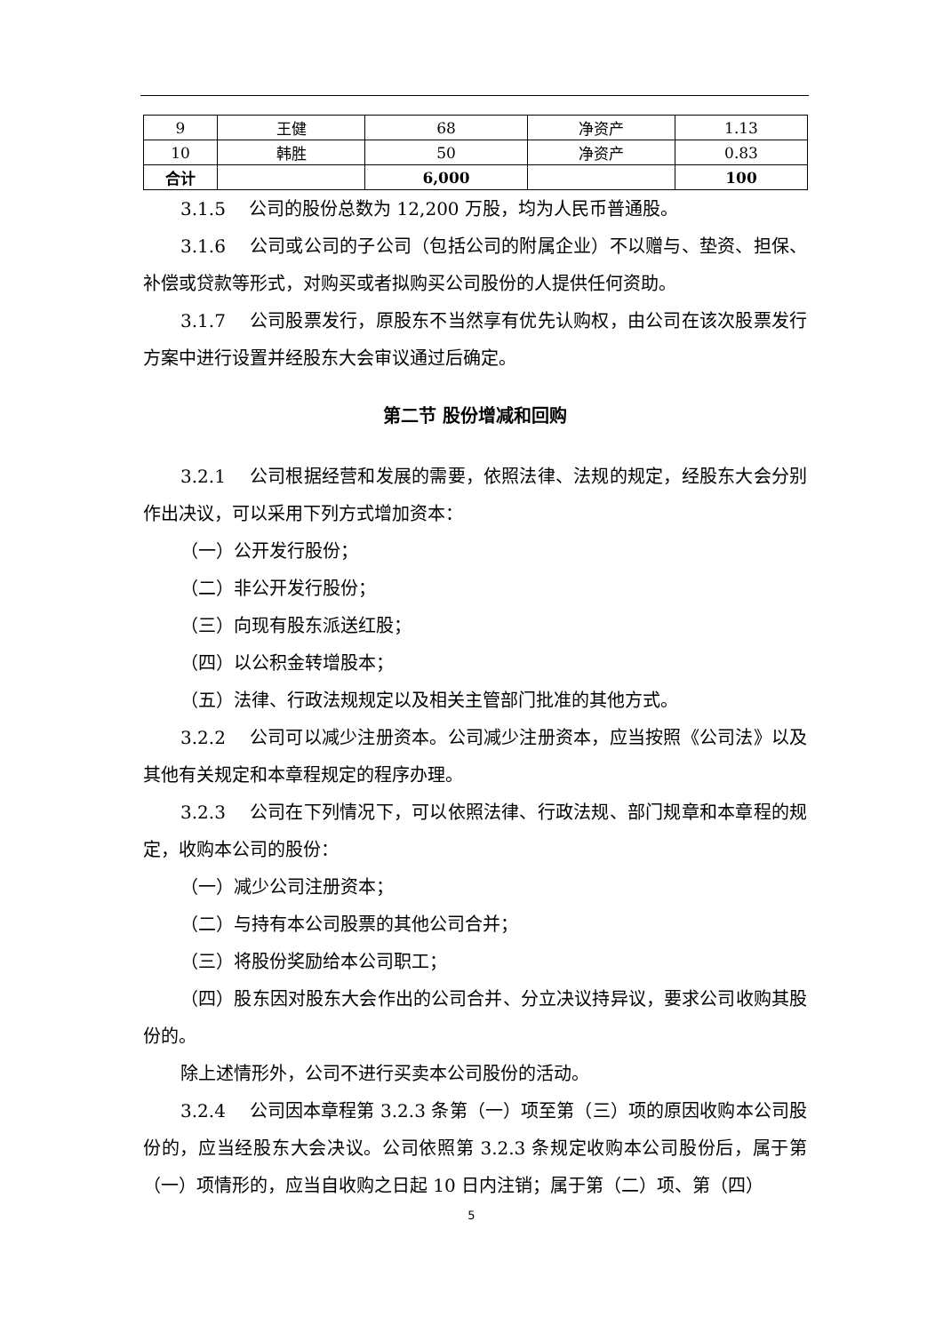| 9 | 王健 | 68 | 净资产 | 1.13 |
| 10 | 韩胜 | 50 | 净资产 | 0.83 |
| 合计 | | 6,000 | | 100 |
3.1.5　 公司的股份总数为 12,200 万股，均为人民币普通股。
3.1.6　 公司或公司的子公司（包括公司的附属企业）不以赠与、垫资、担保、补偿或贷款等形式，对购买或者拟购买公司股份的人提供任何资助。
3.1.7　 公司股票发行，原股东不当然享有优先认购权，由公司在该次股票发行方案中进行设置并经股东大会审议通过后确定。
第二节 股份增减和回购
3.2.1　 公司根据经营和发展的需要，依照法律、法规的规定，经股东大会分别作出决议，可以采用下列方式增加资本：
（一）公开发行股份；
（二）非公开发行股份；
（三）向现有股东派送红股；
（四）以公积金转增股本；
（五）法律、行政法规规定以及相关主管部门批准的其他方式。
3.2.2　 公司可以减少注册资本。公司减少注册资本，应当按照《公司法》以及其他有关规定和本章程规定的程序办理。
3.2.3　 公司在下列情况下，可以依照法律、行政法规、部门规章和本章程的规定，收购本公司的股份：
（一）减少公司注册资本；
（二）与持有本公司股票的其他公司合并；
（三）将股份奖励给本公司职工；
（四）股东因对股东大会作出的公司合并、分立决议持异议，要求公司收购其股份的。
除上述情形外，公司不进行买卖本公司股份的活动。
3.2.4　 公司因本章程第 3.2.3 条第（一）项至第（三）项的原因收购本公司股份的，应当经股东大会决议。公司依照第 3.2.3 条规定收购本公司股份后，属于第（一）项情形的，应当自收购之日起 10 日内注销；属于第（二）项、第（四）
5